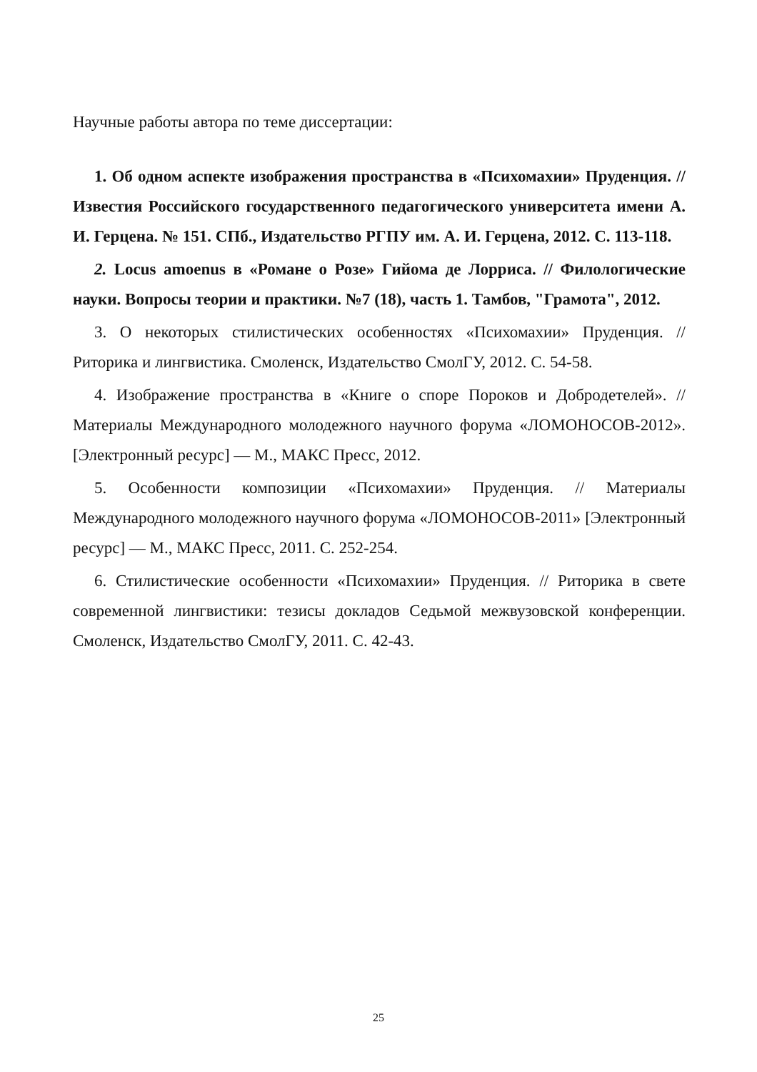Научные работы автора по теме диссертации:
1. Об одном аспекте изображения пространства в «Психомахии» Пруденция. // Известия Российского государственного педагогического университета имени А. И. Герцена. № 151. СПб., Издательство РГПУ им. А. И. Герцена, 2012. С. 113-118.
2. Locus amoenus в «Романе о Розе» Гийома де Лорриса. // Филологические науки. Вопросы теории и практики. №7 (18), часть 1. Тамбов, "Грамота", 2012.
3. О некоторых стилистических особенностях «Психомахии» Пруденция. // Риторика и лингвистика. Смоленск, Издательство СмолГУ, 2012. С. 54-58.
4. Изображение пространства в «Книге о споре Пороков и Добродетелей». // Материалы Международного молодежного научного форума «ЛОМОНОСОВ-2012». [Электронный ресурс] — М., МАКС Пресс, 2012.
5. Особенности композиции «Психомахии» Пруденция. // Материалы Международного молодежного научного форума «ЛОМОНОСОВ-2011» [Электронный ресурс] — М., МАКС Пресс, 2011. С. 252-254.
6. Стилистические особенности «Психомахии» Пруденция. // Риторика в свете современной лингвистики: тезисы докладов Седьмой межвузовской конференции. Смоленск, Издательство СмолГУ, 2011. С. 42-43.
25